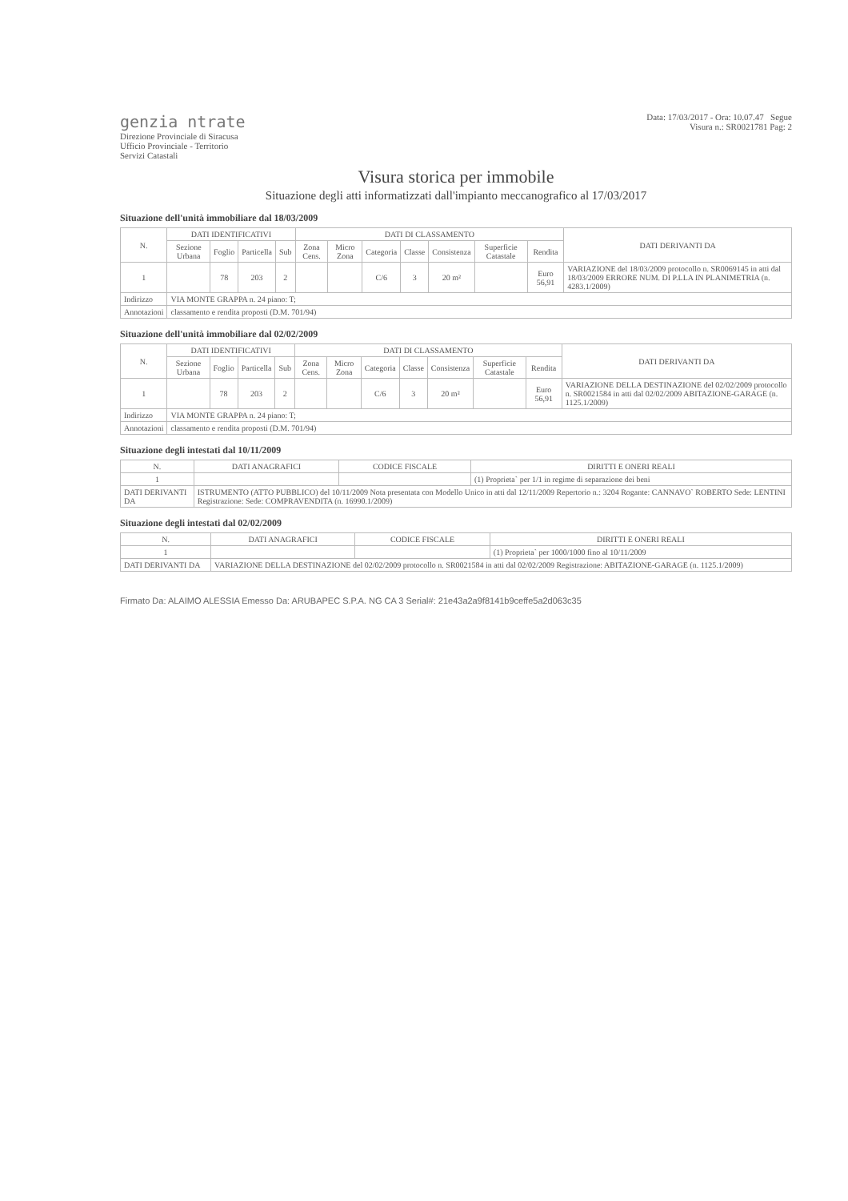genzia ntrate
Direzione Provinciale di Siracusa
Ufficio Provinciale - Territorio
Servizi Catastali
Data: 17/03/2017 - Ora: 10.07.47 Segue
Visura n.: SR0021781 Pag: 2
Visura storica per immobile
Situazione degli atti informatizzati dall'impianto meccanografico al 17/03/2017
Situazione dell'unità immobiliare dal 18/03/2009
| N. | DATI IDENTIFICATIVI | | | | DATI DI CLASSAMENTO | | | | | | | DATI DERIVANTI DA |
| --- | --- | --- | --- | --- | --- | --- | --- | --- | --- | --- | --- | --- |
| | Sezione Urbana | Foglio | Particella | Sub | Zona Cens. | Micro Zona | Categoria | Classe | Consistenza | Superficie Catastale | Rendita | |
| 1 | | 78 | 203 | 2 | | | C/6 | 3 | 20 m² | | Euro 56,91 | VARIAZIONE del 18/03/2009 protocollo n. SR0069145 in atti dal 18/03/2009 ERRORE NUM. DI P.LLA IN PLANIMETRIA (n. 4283.1/2009) |
| Indirizzo | VIA MONTE GRAPPA n. 24 piano: T; | | | | | | | | | | | |
| Annotazioni | classamento e rendita proposti (D.M. 701/94) | | | | | | | | | | | |
Situazione dell'unità immobiliare dal 02/02/2009
| N. | DATI IDENTIFICATIVI | | | | DATI DI CLASSAMENTO | | | | | | | DATI DERIVANTI DA |
| --- | --- | --- | --- | --- | --- | --- | --- | --- | --- | --- | --- | --- |
| | Sezione Urbana | Foglio | Particella | Sub | Zona Cens. | Micro Zona | Categoria | Classe | Consistenza | Superficie Catastale | Rendita | |
| 1 | | 78 | 203 | 2 | | | C/6 | 3 | 20 m² | | Euro 56,91 | VARIAZIONE DELLA DESTINAZIONE del 02/02/2009 protocollo n. SR0021584 in atti dal 02/02/2009 ABITAZIONE-GARAGE (n. 1125.1/2009) |
| Indirizzo | VIA MONTE GRAPPA n. 24 piano: T; | | | | | | | | | | | |
| Annotazioni | classamento e rendita proposti (D.M. 701/94) | | | | | | | | | | | |
Situazione degli intestati dal 10/11/2009
| N. | DATI ANAGRAFICI | CODICE FISCALE | DIRITTI E ONERI REALI |
| --- | --- | --- | --- |
| 1 | | | (1) Proprieta` per 1/1 in regime di separazione dei beni |
| DATI DERIVANTI DA | ISTRUMENTO (ATTO PUBBLICO) del 10/11/2009 Nota presentata con Modello Unico in atti dal 12/11/2009 Repertorio n.: 3204 Rogante: CANNAVO` ROBERTO Sede: LENTINI Registrazione: Sede: COMPRAVENDITA (n. 16990.1/2009) | | |
Situazione degli intestati dal 02/02/2009
| N. | DATI ANAGRAFICI | CODICE FISCALE | DIRITTI E ONERI REALI |
| --- | --- | --- | --- |
| 1 | | | (1) Proprieta` per 1000/1000 fino al 10/11/2009 |
| DATI DERIVANTI DA | VARIAZIONE DELLA DESTINAZIONE del 02/02/2009 protocollo n. SR0021584 in atti dal 02/02/2009 Registrazione: ABITAZIONE-GARAGE (n. 1125.1/2009) | | |
Firmato Da: ALAIMO ALESSIA Emesso Da: ARUBAPEC S.P.A. NG CA 3 Serial#: 21e43a2a9f8141b9ceffe5a2d063c35